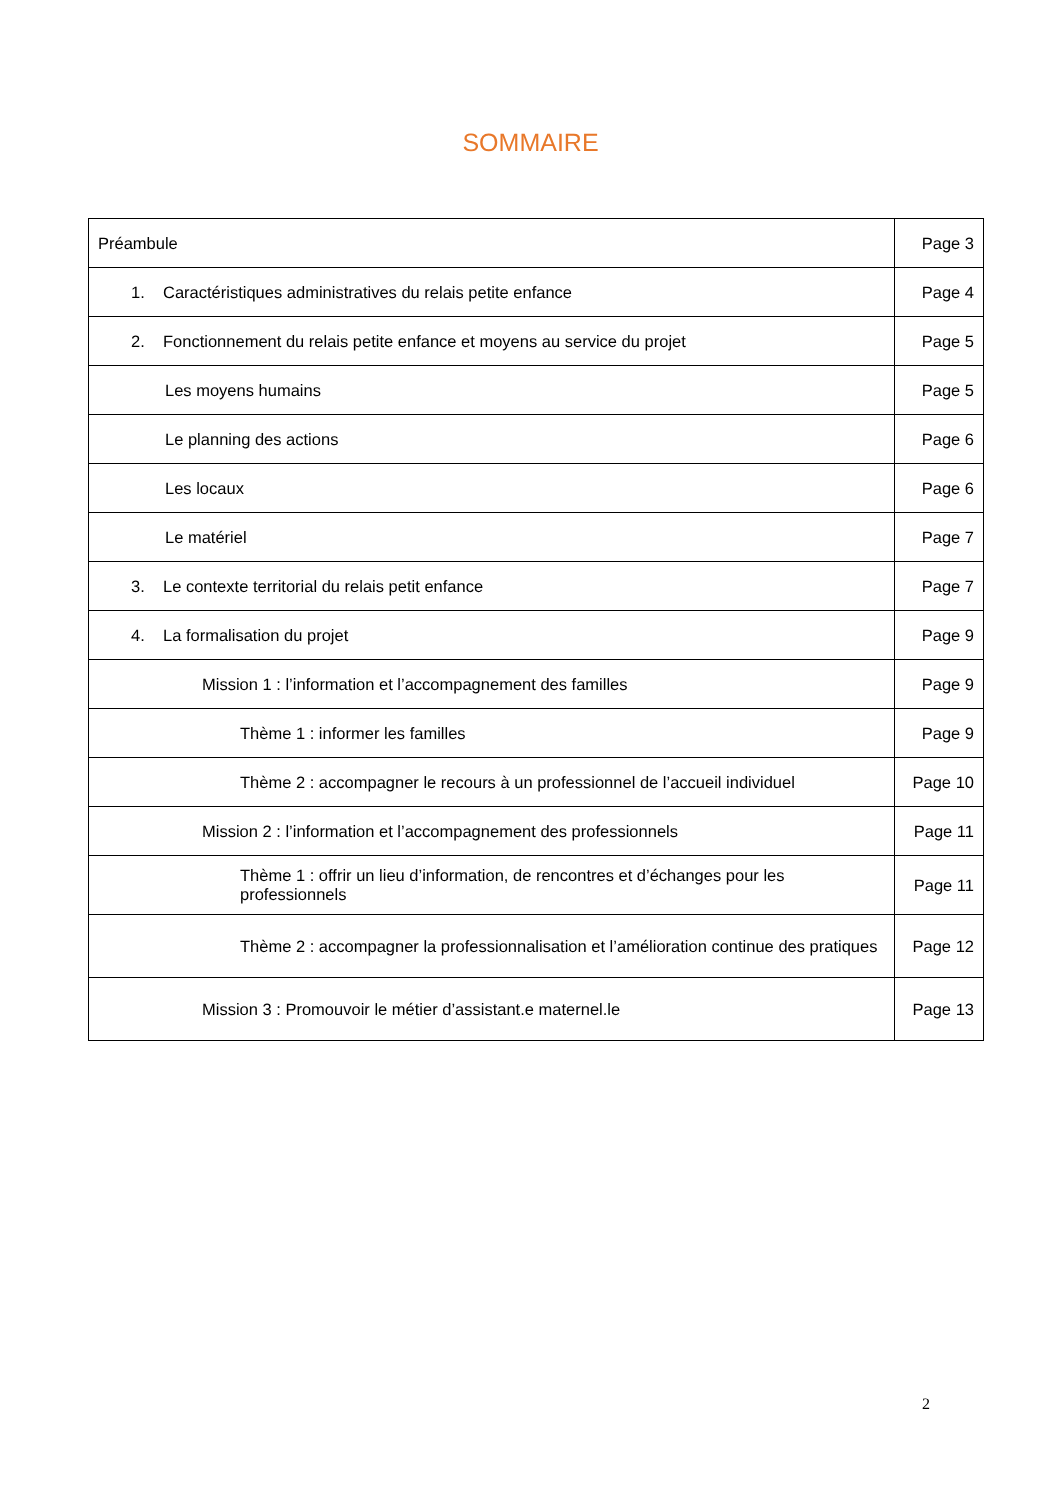SOMMAIRE
| Préambule | Page 3 |
| 1. Caractéristiques administratives du relais petite enfance | Page 4 |
| 2. Fonctionnement du relais petite enfance et moyens au service du projet | Page 5 |
| Les moyens humains | Page 5 |
| Le planning des actions | Page 6 |
| Les locaux | Page 6 |
| Le matériel | Page 7 |
| 3. Le contexte territorial du relais petit enfance | Page 7 |
| 4. La formalisation du projet | Page 9 |
| Mission 1 : l’information et l’accompagnement des familles | Page 9 |
| Thème 1 : informer les familles | Page 9 |
| Thème 2 : accompagner le recours à un professionnel de l’accueil individuel | Page 10 |
| Mission 2 : l’information et l’accompagnement des professionnels | Page 11 |
| Thème 1 : offrir un lieu d’information, de rencontres et d’échanges pour les professionnels | Page 11 |
| Thème 2 : accompagner la professionnalisation et l’amélioration continue des pratiques | Page 12 |
| Mission 3 : Promouvoir le métier d’assistant.e maternel.le | Page 13 |
2